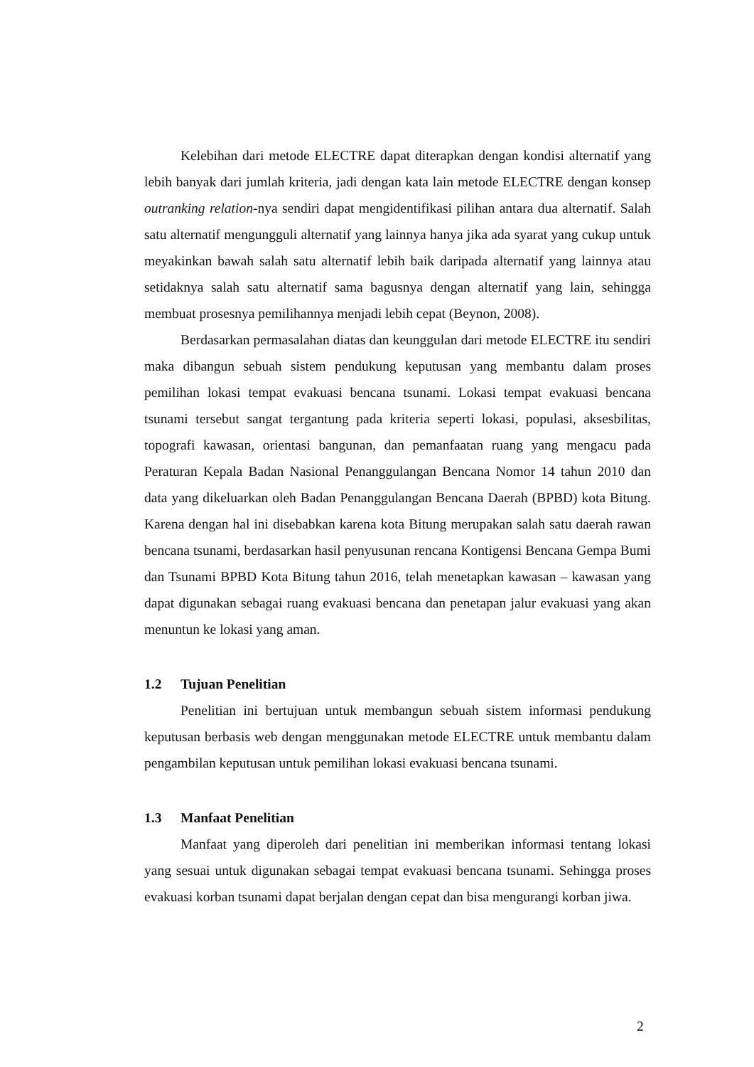Kelebihan dari metode ELECTRE dapat diterapkan dengan kondisi alternatif yang lebih banyak dari jumlah kriteria, jadi dengan kata lain metode ELECTRE dengan konsep outranking relation-nya sendiri dapat mengidentifikasi pilihan antara dua alternatif. Salah satu alternatif mengungguli alternatif yang lainnya hanya jika ada syarat yang cukup untuk meyakinkan bawah salah satu alternatif lebih baik daripada alternatif yang lainnya atau setidaknya salah satu alternatif sama bagusnya dengan alternatif yang lain, sehingga membuat prosesnya pemilihannya menjadi lebih cepat (Beynon, 2008).
Berdasarkan permasalahan diatas dan keunggulan dari metode ELECTRE itu sendiri maka dibangun sebuah sistem pendukung keputusan yang membantu dalam proses pemilihan lokasi tempat evakuasi bencana tsunami. Lokasi tempat evakuasi bencana tsunami tersebut sangat tergantung pada kriteria seperti lokasi, populasi, aksesbilitas, topografi kawasan, orientasi bangunan, dan pemanfaatan ruang yang mengacu pada Peraturan Kepala Badan Nasional Penanggulangan Bencana Nomor 14 tahun 2010 dan data yang dikeluarkan oleh Badan Penanggulangan Bencana Daerah (BPBD) kota Bitung. Karena dengan hal ini disebabkan karena kota Bitung merupakan salah satu daerah rawan bencana tsunami, berdasarkan hasil penyusunan rencana Kontigensi Bencana Gempa Bumi dan Tsunami BPBD Kota Bitung tahun 2016, telah menetapkan kawasan – kawasan yang dapat digunakan sebagai ruang evakuasi bencana dan penetapan jalur evakuasi yang akan menuntun ke lokasi yang aman.
1.2 Tujuan Penelitian
Penelitian ini bertujuan untuk membangun sebuah sistem informasi pendukung keputusan berbasis web dengan menggunakan metode ELECTRE untuk membantu dalam pengambilan keputusan untuk pemilihan lokasi evakuasi bencana tsunami.
1.3 Manfaat Penelitian
Manfaat yang diperoleh dari penelitian ini memberikan informasi tentang lokasi yang sesuai untuk digunakan sebagai tempat evakuasi bencana tsunami. Sehingga proses evakuasi korban tsunami dapat berjalan dengan cepat dan bisa mengurangi korban jiwa.
2